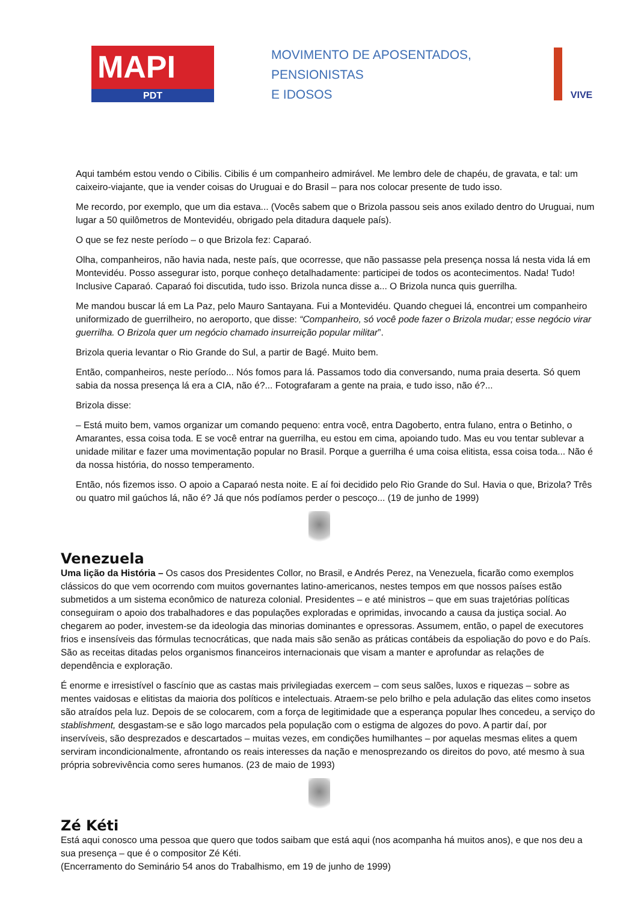MAPI
PDT
MOVIMENTO DE APOSENTADOS,
PENSIONISTAS
E IDOSOS
VIVE
Aqui também estou vendo o Cibilis. Cibilis é um companheiro admirável. Me lembro dele de chapéu, de gravata, e tal: um caixeiro-viajante, que ia vender coisas do Uruguai e do Brasil – para nos colocar presente de tudo isso.
Me recordo, por exemplo, que um dia estava... (Vocês sabem que o Brizola passou seis anos exilado dentro do Uruguai, num lugar a 50 quilômetros de Montevidéu, obrigado pela ditadura daquele país).
O que se fez neste período – o que Brizola fez: Caparaó.
Olha, companheiros, não havia nada, neste país, que ocorresse, que não passasse pela presença nossa lá nesta vida lá em Montevidéu. Posso assegurar isto, porque conheço detalhadamente: participei de todos os acontecimentos. Nada! Tudo! Inclusive Caparaó. Caparaó foi discutida, tudo isso. Brizola nunca disse a... O Brizola nunca quis guerrilha.
Me mandou buscar lá em La Paz, pelo Mauro Santayana. Fui a Montevidéu. Quando cheguei lá, encontrei um companheiro uniformizado de guerrilheiro, no aeroporto, que disse: “Companheiro, só você pode fazer o Brizola mudar; esse negócio virar guerrilha. O Brizola quer um negócio chamado insurreição popular militar”.
Brizola queria levantar o Rio Grande do Sul, a partir de Bagé. Muito bem.
Então, companheiros, neste período... Nós fomos para lá. Passamos todo dia conversando, numa praia deserta. Só quem sabia da nossa presença lá era a CIA, não é?... Fotografaram a gente na praia, e tudo isso, não é?...
Brizola disse:
– Está muito bem, vamos organizar um comando pequeno: entra você, entra Dagoberto, entra fulano, entra o Betinho, o Amarantes, essa coisa toda. E se você entrar na guerrilha, eu estou em cima, apoiando tudo. Mas eu vou tentar sublevar a unidade militar e fazer uma movimentação popular no Brasil. Porque a guerrilha é uma coisa elitista, essa coisa toda... Não é da nossa história, do nosso temperamento.
Então, nós fizemos isso. O apoio a Caparaó nesta noite. E aí foi decidido pelo Rio Grande do Sul. Havia o que, Brizola? Três ou quatro mil gaúchos lá, não é? Já que nós podíamos perder o pescoço... (19 de junho de 1999)
Venezuela
Uma lição da História – Os casos dos Presidentes Collor, no Brasil, e Andrés Perez, na Venezuela, ficarão como exemplos clássicos do que vem ocorrendo com muitos governantes latino-americanos, nestes tempos em que nossos países estão submetidos a um sistema econômico de natureza colonial. Presidentes – e até ministros – que em suas trajetórias políticas conseguiram o apoio dos trabalhadores e das populações exploradas e oprimidas, invocando a causa da justiça social. Ao chegarem ao poder, investem-se da ideologia das minorias dominantes e opressoras. Assumem, então, o papel de executores frios e insensíveis das fórmulas tecnocráticas, que nada mais são senão as práticas contábeis da espoliação do povo e do País. São as receitas ditadas pelos organismos financeiros internacionais que visam a manter e aprofundar as relações de dependência e exploração.
É enorme e irresistível o fascínio que as castas mais privilegiadas exercem – com seus salões, luxos e riquezas – sobre as mentes vaidosas e elitistas da maioria dos políticos e intelectuais. Atraem-se pelo brilho e pela adulação das elites como insetos são atraídos pela luz. Depois de se colocarem, com a força de legitimidade que a esperança popular lhes concedeu, a serviço do stablishment, desgastam-se e são logo marcados pela população com o estigma de algozes do povo. A partir daí, por inservíveis, são desprezados e descartados – muitas vezes, em condições humilhantes – por aquelas mesmas elites a quem serviram incondicionalmente, afrontando os reais interesses da nação e menosprezando os direitos do povo, até mesmo à sua própria sobrevivência como seres humanos. (23 de maio de 1993)
Zé Kéti
Está aqui conosco uma pessoa que quero que todos saibam que está aqui (nos acompanha há muitos anos), e que nos deu a sua presença – que é o compositor Zé Kéti.
(Encerramento do Seminário 54 anos do Trabalhismo, em 19 de junho de 1999)